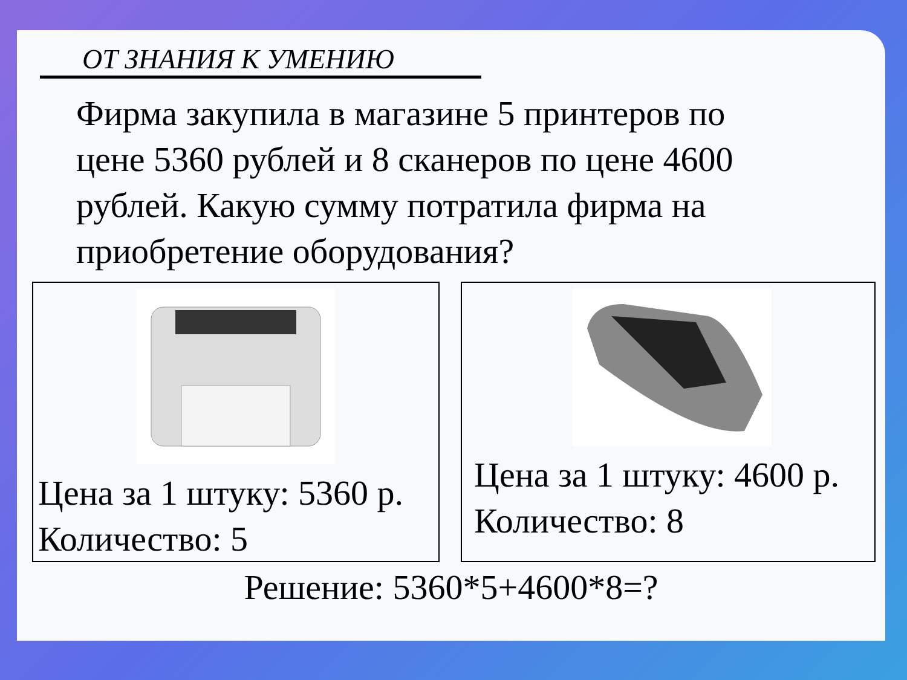ОТ ЗНАНИЯ К УМЕНИЮ
Фирма закупила в магазине 5 принтеров по цене 5360 рублей и 8 сканеров по цене 4600 рублей. Какую сумму потратила фирма на приобретение оборудования?
Цена за 1 штуку: 5360 р.
Количество: 5
Цена за 1 штуку: 4600 р.
Количество: 8
Решение: 5360*5+4600*8=?